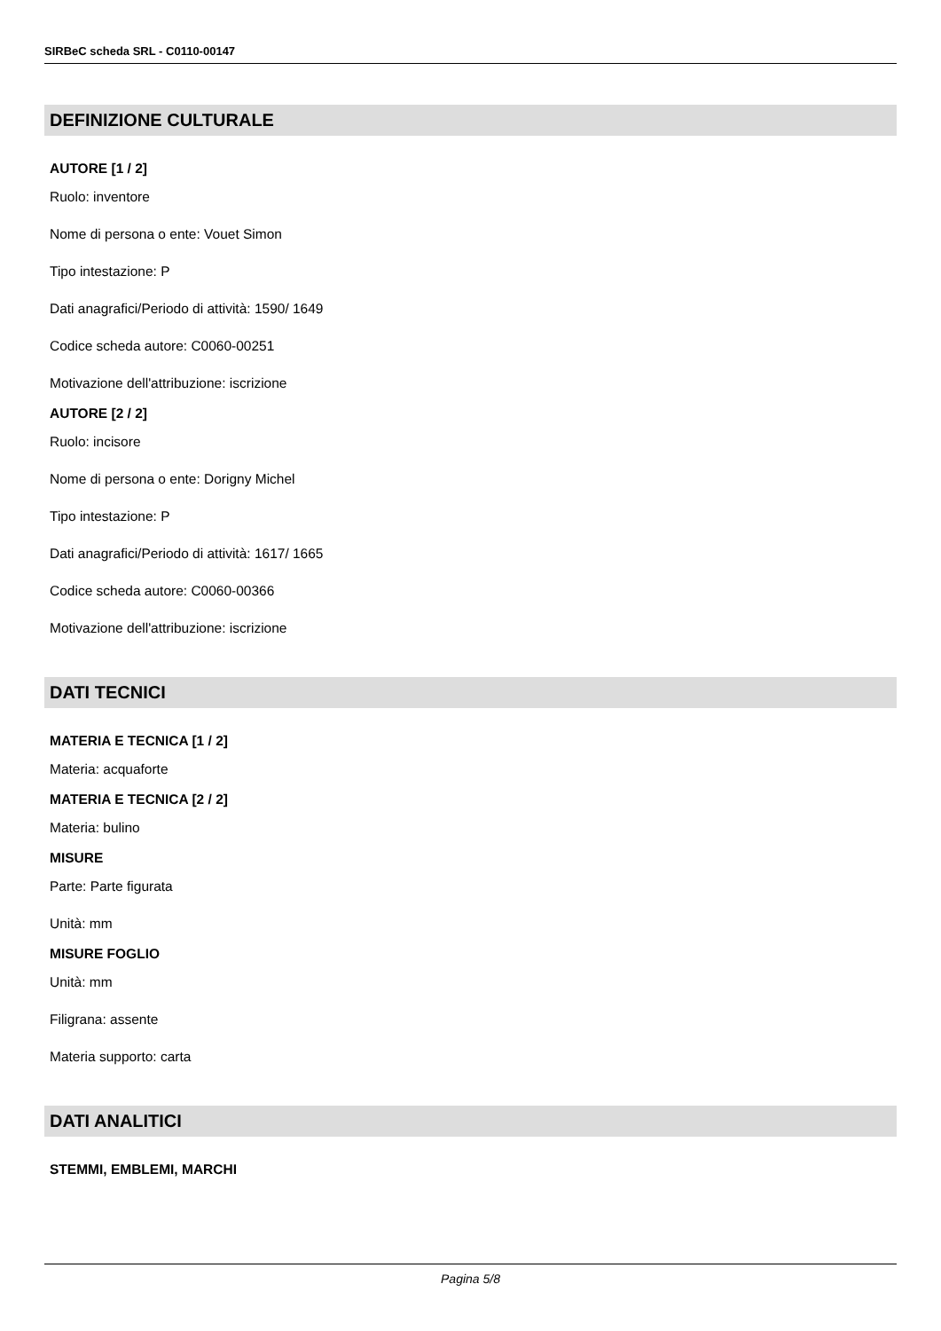SIRBeC scheda SRL - C0110-00147
DEFINIZIONE CULTURALE
AUTORE [1 / 2]
Ruolo: inventore
Nome di persona o ente: Vouet Simon
Tipo intestazione: P
Dati anagrafici/Periodo di attività: 1590/ 1649
Codice scheda autore: C0060-00251
Motivazione dell'attribuzione: iscrizione
AUTORE [2 / 2]
Ruolo: incisore
Nome di persona o ente: Dorigny Michel
Tipo intestazione: P
Dati anagrafici/Periodo di attività: 1617/ 1665
Codice scheda autore: C0060-00366
Motivazione dell'attribuzione: iscrizione
DATI TECNICI
MATERIA E TECNICA [1 / 2]
Materia: acquaforte
MATERIA E TECNICA [2 / 2]
Materia: bulino
MISURE
Parte: Parte figurata
Unità: mm
MISURE FOGLIO
Unità: mm
Filigrana: assente
Materia supporto: carta
DATI ANALITICI
STEMMI, EMBLEMI, MARCHI
Pagina 5/8